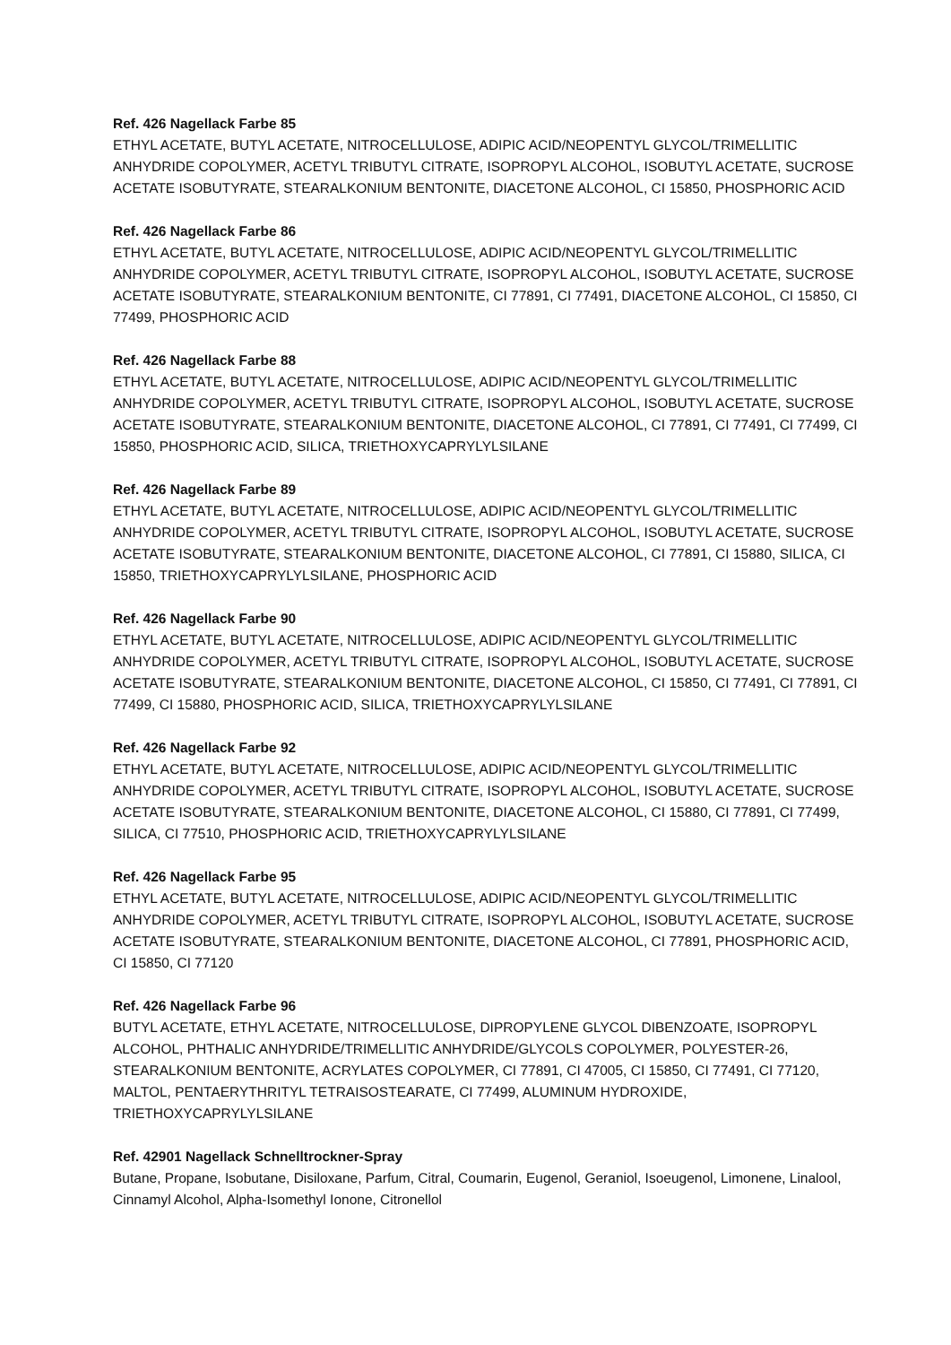Ref. 426 Nagellack Farbe 85
ETHYL ACETATE, BUTYL ACETATE, NITROCELLULOSE, ADIPIC ACID/NEOPENTYL GLYCOL/TRIMELLITIC ANHYDRIDE COPOLYMER, ACETYL TRIBUTYL CITRATE, ISOPROPYL ALCOHOL, ISOBUTYL ACETATE, SUCROSE ACETATE ISOBUTYRATE, STEARALKONIUM BENTONITE, DIACETONE ALCOHOL, CI 15850, PHOSPHORIC ACID
Ref. 426 Nagellack Farbe 86
ETHYL ACETATE, BUTYL ACETATE, NITROCELLULOSE, ADIPIC ACID/NEOPENTYL GLYCOL/TRIMELLITIC ANHYDRIDE COPOLYMER, ACETYL TRIBUTYL CITRATE, ISOPROPYL ALCOHOL, ISOBUTYL ACETATE, SUCROSE ACETATE ISOBUTYRATE, STEARALKONIUM BENTONITE, CI 77891, CI 77491, DIACETONE ALCOHOL, CI 15850, CI 77499, PHOSPHORIC ACID
Ref. 426 Nagellack Farbe 88
ETHYL ACETATE, BUTYL ACETATE, NITROCELLULOSE, ADIPIC ACID/NEOPENTYL GLYCOL/TRIMELLITIC ANHYDRIDE COPOLYMER, ACETYL TRIBUTYL CITRATE, ISOPROPYL ALCOHOL, ISOBUTYL ACETATE, SUCROSE ACETATE ISOBUTYRATE, STEARALKONIUM BENTONITE, DIACETONE ALCOHOL, CI 77891, CI 77491, CI 77499, CI 15850, PHOSPHORIC ACID, SILICA, TRIETHOXYCAPRYLYLSILANE
Ref. 426 Nagellack Farbe 89
ETHYL ACETATE, BUTYL ACETATE, NITROCELLULOSE, ADIPIC ACID/NEOPENTYL GLYCOL/TRIMELLITIC ANHYDRIDE COPOLYMER, ACETYL TRIBUTYL CITRATE, ISOPROPYL ALCOHOL, ISOBUTYL ACETATE, SUCROSE ACETATE ISOBUTYRATE, STEARALKONIUM BENTONITE, DIACETONE ALCOHOL, CI 77891, CI 15880, SILICA, CI 15850, TRIETHOXYCAPRYLYLSILANE, PHOSPHORIC ACID
Ref. 426 Nagellack Farbe 90
ETHYL ACETATE, BUTYL ACETATE, NITROCELLULOSE, ADIPIC ACID/NEOPENTYL GLYCOL/TRIMELLITIC ANHYDRIDE COPOLYMER, ACETYL TRIBUTYL CITRATE, ISOPROPYL ALCOHOL, ISOBUTYL ACETATE, SUCROSE ACETATE ISOBUTYRATE, STEARALKONIUM BENTONITE, DIACETONE ALCOHOL, CI 15850, CI 77491, CI 77891, CI 77499, CI 15880, PHOSPHORIC ACID, SILICA, TRIETHOXYCAPRYLYLSILANE
Ref. 426 Nagellack Farbe 92
ETHYL ACETATE, BUTYL ACETATE, NITROCELLULOSE, ADIPIC ACID/NEOPENTYL GLYCOL/TRIMELLITIC ANHYDRIDE COPOLYMER, ACETYL TRIBUTYL CITRATE, ISOPROPYL ALCOHOL, ISOBUTYL ACETATE, SUCROSE ACETATE ISOBUTYRATE, STEARALKONIUM BENTONITE, DIACETONE ALCOHOL, CI 15880, CI 77891, CI 77499, SILICA, CI 77510, PHOSPHORIC ACID, TRIETHOXYCAPRYLYLSILANE
Ref. 426 Nagellack Farbe 95
ETHYL ACETATE, BUTYL ACETATE, NITROCELLULOSE, ADIPIC ACID/NEOPENTYL GLYCOL/TRIMELLITIC ANHYDRIDE COPOLYMER, ACETYL TRIBUTYL CITRATE, ISOPROPYL ALCOHOL, ISOBUTYL ACETATE, SUCROSE ACETATE ISOBUTYRATE, STEARALKONIUM BENTONITE, DIACETONE ALCOHOL, CI 77891, PHOSPHORIC ACID, CI 15850, CI 77120
Ref. 426 Nagellack Farbe 96
BUTYL ACETATE, ETHYL ACETATE, NITROCELLULOSE, DIPROPYLENE GLYCOL DIBENZOATE, ISOPROPYL ALCOHOL, PHTHALIC ANHYDRIDE/TRIMELLITIC ANHYDRIDE/GLYCOLS COPOLYMER, POLYESTER-26, STEARALKONIUM BENTONITE, ACRYLATES COPOLYMER, CI 77891, CI 47005, CI 15850, CI 77491, CI 77120, MALTOL, PENTAERYTHRITYL TETRAISOSTEARATE, CI 77499, ALUMINUM HYDROXIDE, TRIETHOXYCAPRYLYLSILANE
Ref. 42901 Nagellack Schnelltrockner-Spray
Butane, Propane, Isobutane, Disiloxane, Parfum, Citral, Coumarin, Eugenol, Geraniol, Isoeugenol, Limonene, Linalool, Cinnamyl Alcohol, Alpha-Isomethyl Ionone, Citronellol